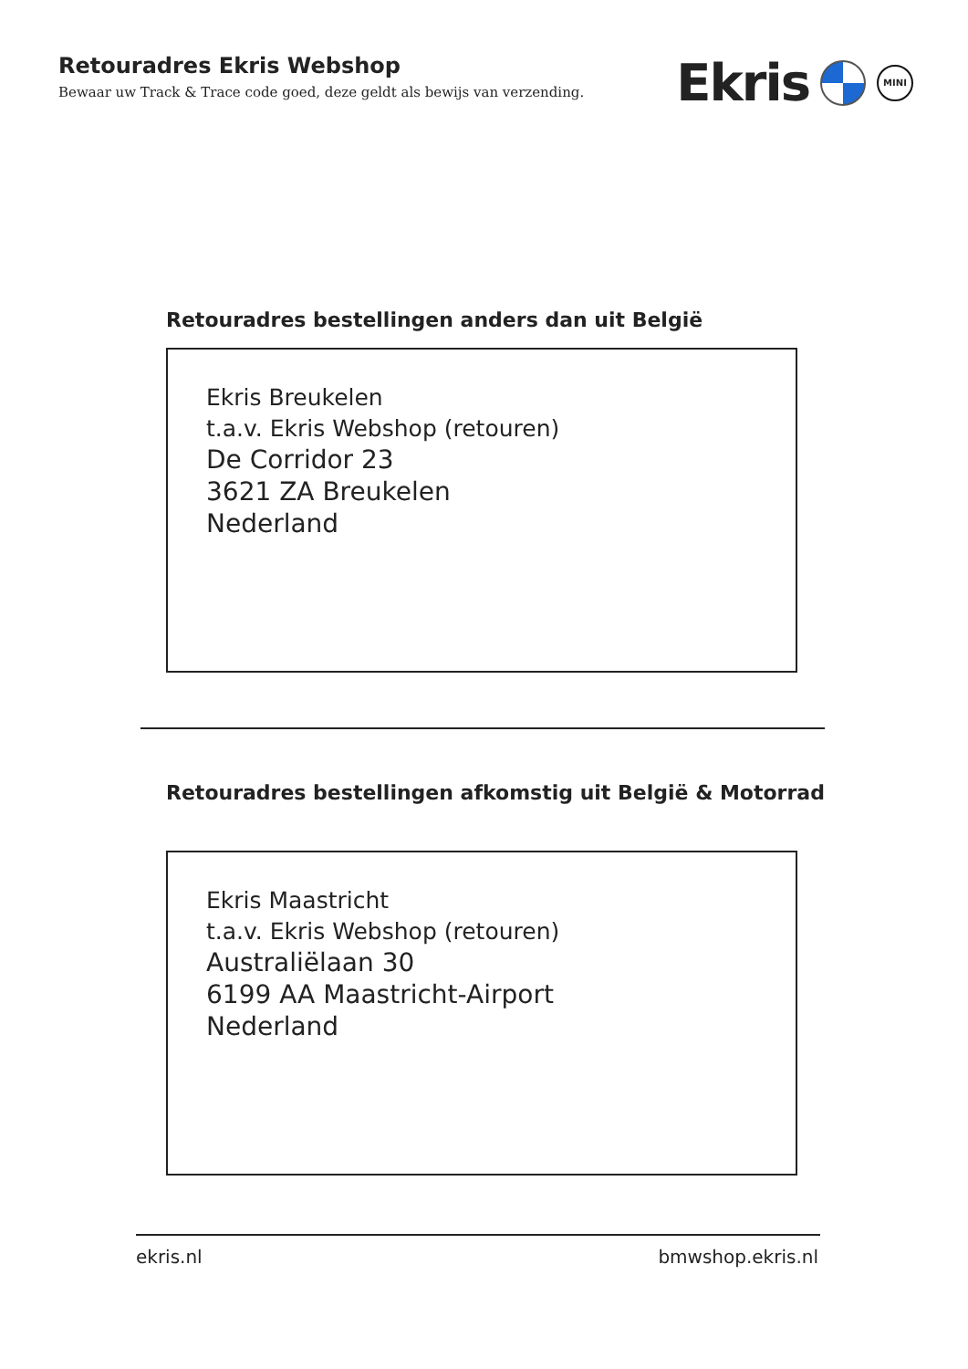Retouradres Ekris Webshop
Bewaar uw Track & Trace code goed, deze geldt als bewijs van verzending.
Ekris
MINI
Retouradres bestellingen anders dan uit België
Ekris Breukelen
t.a.v. Ekris Webshop (retouren)
De Corridor 23
3621 ZA Breukelen
Nederland
Retouradres bestellingen afkomstig uit België & Motorrad
Ekris Maastricht
t.a.v. Ekris Webshop (retouren)
Australiëlaan 30
6199 AA Maastricht-Airport
Nederland
ekris.nl bmwshop.ekris.nl